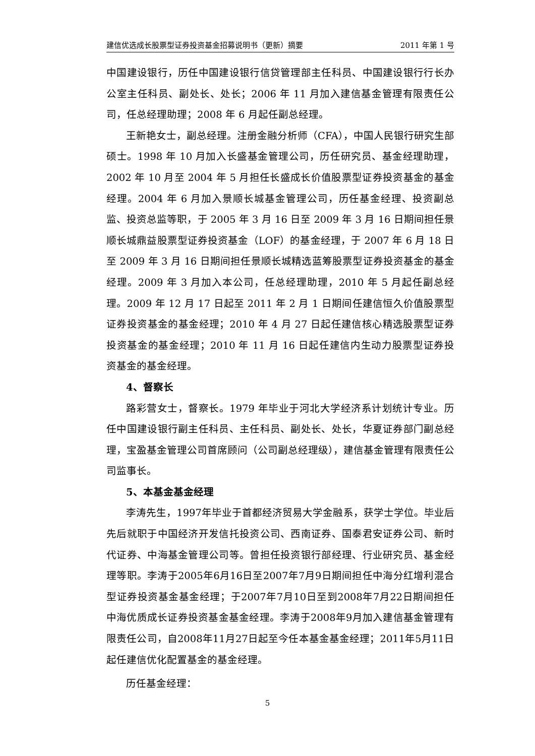建信优选成长股票型证券投资基金招募说明书（更新）摘要 2011 年第 1 号
中国建设银行，历任中国建设银行信贷管理部主任科员、中国建设银行行长办公室主任科员、副处长、处长；2006 年 11 月加入建信基金管理有限责任公司，任总经理助理；2008 年 6 月起任副总经理。
王新艳女士，副总经理。注册金融分析师（CFA），中国人民银行研究生部硕士。1998 年 10 月加入长盛基金管理公司，历任研究员、基金经理助理，2002 年 10 月至 2004 年 5 月担任长盛成长价值股票型证券投资基金的基金经理。2004 年 6 月加入景顺长城基金管理公司，历任基金经理、投资副总监、投资总监等职，于 2005 年 3 月 16 日至 2009 年 3 月 16 日期间担任景顺长城鼎益股票型证券投资基金（LOF）的基金经理，于 2007 年 6 月 18 日至 2009 年 3 月 16 日期间担任景顺长城精选蓝筹股票型证券投资基金的基金经理。2009 年 3 月加入本公司，任总经理助理，2010 年 5 月起任副总经理。2009 年 12 月 17 日起至 2011 年 2 月 1 日期间任建信恒久价值股票型证券投资基金的基金经理；2010 年 4 月 27 日起任建信核心精选股票型证券投资基金的基金经理；2010 年 11 月 16 日起任建信内生动力股票型证券投资基金的基金经理。
4、督察长
路彩营女士，督察长。1979 年毕业于河北大学经济系计划统计专业。历任中国建设银行副主任科员、主任科员、副处长、处长，华夏证券部门副总经理，宝盈基金管理公司首席顾问（公司副总经理级），建信基金管理有限责任公司监事长。
5、本基金基金经理
李涛先生，1997年毕业于首都经济贸易大学金融系，获学士学位。毕业后先后就职于中国经济开发信托投资公司、西南证券、国泰君安证券公司、新时代证券、中海基金管理公司等。曾担任投资银行部经理、行业研究员、基金经理等职。李涛于2005年6月16日至2007年7月9日期间担任中海分红增利混合型证券投资基金基金经理；于2007年7月10日至到2008年7月22日期间担任中海优质成长证券投资基金基金经理。李涛于2008年9月加入建信基金管理有限责任公司，自2008年11月27日起至今任本基金基金经理；2011年5月11日起任建信优化配置基金的基金经理。
历任基金经理：
5